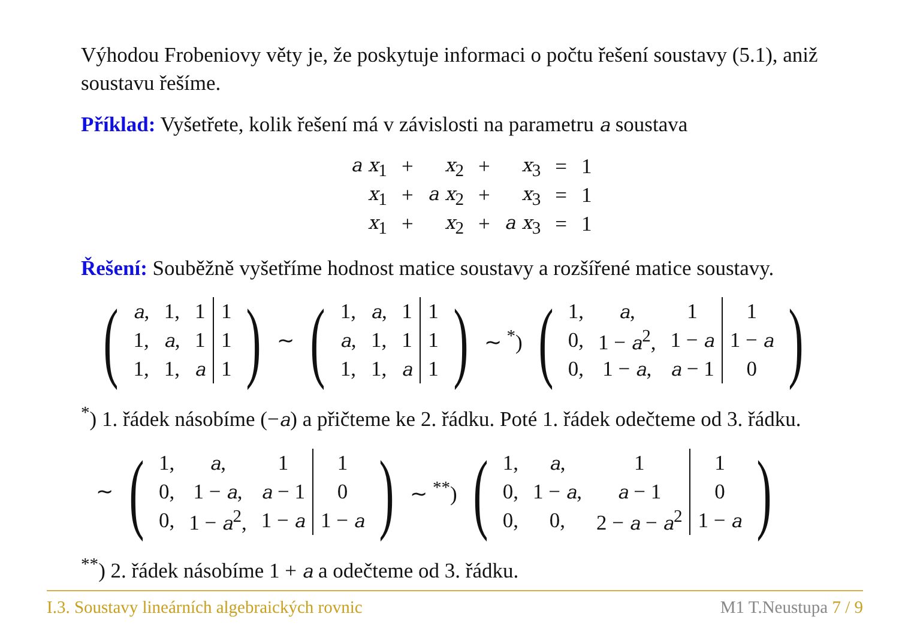Výhodou Frobeniovy věty je, že poskytuje informaci o počtu řešení soustavy (5.1), aniž soustavu řešíme.
Příklad: Vyšetřete, kolik řešení má v závislosti na parametru a soustava
| a x<sub>1</sub> | + | x<sub>2</sub> | + | x<sub>3</sub> | = | 1 |
| x<sub>1</sub> | + | a x<sub>2</sub> | + | x<sub>3</sub> | = | 1 |
| x<sub>1</sub> | + | x<sub>2</sub> | + | a x<sub>3</sub> | = | 1 |
Řešení: Souběžně vyšetříme hodnost matice soustavy a rozšířené matice soustavy.
(
| a , | 1, | 1 | 1 |
| 1, | a , | 1 | 1 |
| 1, | 1, | a | 1 |
)
∼
(
| 1, | a , | 1 | 1 |
| a , | 1, | 1 | 1 |
| 1, | 1, | a | 1 |
)
∼ <sup>*</sup>)
(
| 1, | a , | 1 | 1 |
| 0, | 1 − a<sup>2</sup>, | 1 − a | 1 − a |
| 0, | 1 − a , | a − 1 | 0 |
)
<sup>*</sup>) 1. řádek násobíme (−a) a přičteme ke 2. řádku. Poté 1. řádek odečteme od 3. řádku.
∼
(
| 1, | a , | 1 | 1 |
| 0, | 1 − a , | a − 1 | 0 |
| 0, | 1 − a<sup>2</sup>, | 1 − a | 1 − a |
)
∼ <sup>**</sup>)
(
| 1, | a , | 1 | 1 |
| 0, | 1 − a , | a − 1 | 0 |
| 0, | 0, | 2 − a − a<sup>2</sup> | 1 − a |
)
<sup>**</sup>) 2. řádek násobíme 1 + a a odečteme od 3. řádku.
I.3. Soustavy lineárních algebraických rovnic M1 T.Neustupa 7 / 9